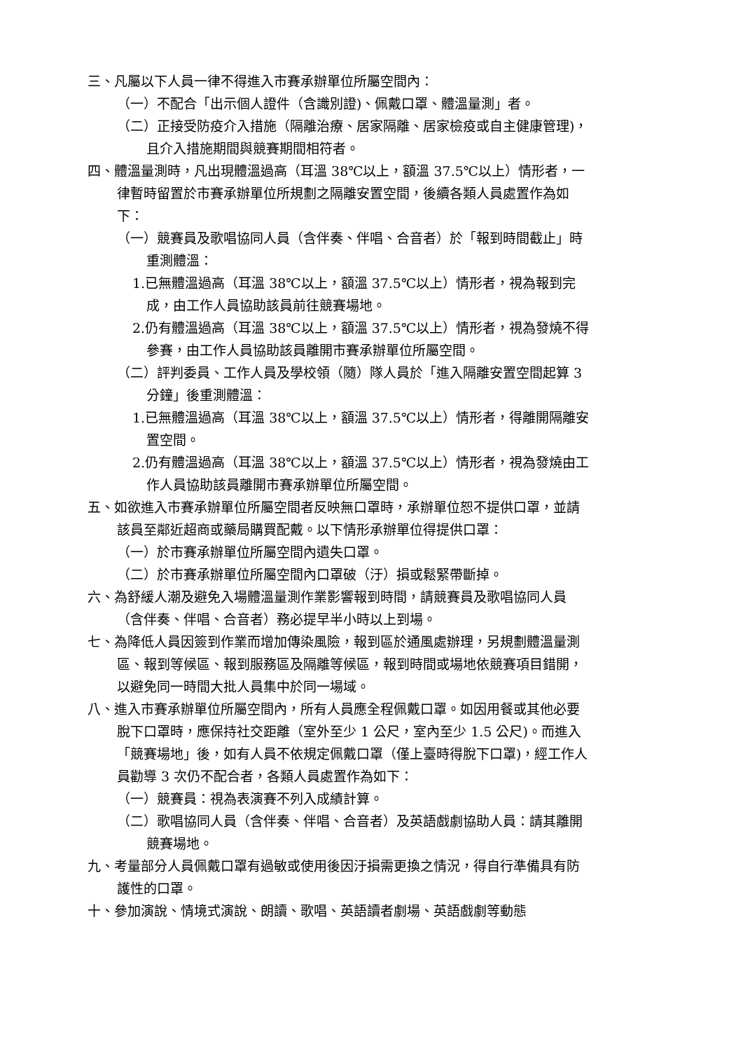三、凡屬以下人員一律不得進入市賽承辦單位所屬空間內：
（一）不配合「出示個人證件（含識別證)、佩戴口罩、體溫量測」者。
（二）正接受防疫介入措施（隔離治療、居家隔離、居家檢疫或自主健康管理)，且介入措施期間與競賽期間相符者。
四、體溫量測時，凡出現體溫過高（耳溫 38℃以上，額溫 37.5℃以上）情形者，一律暫時留置於市賽承辦單位所規劃之隔離安置空間，後續各類人員處置作為如下：
（一）競賽員及歌唱協同人員（含伴奏、伴唱、合音者）於「報到時間截止」時重測體溫：
1.已無體溫過高（耳溫 38℃以上，額溫 37.5℃以上）情形者，視為報到完成，由工作人員協助該員前往競賽場地。
2.仍有體溫過高（耳溫 38℃以上，額溫 37.5℃以上）情形者，視為發燒不得參賽，由工作人員協助該員離開市賽承辦單位所屬空間。
（二）評判委員、工作人員及學校領（隨）隊人員於「進入隔離安置空間起算 3 分鐘」後重測體溫：
1.已無體溫過高（耳溫 38℃以上，額溫 37.5℃以上）情形者，得離開隔離安置空間。
2.仍有體溫過高（耳溫 38℃以上，額溫 37.5℃以上）情形者，視為發燒由工作人員協助該員離開市賽承辦單位所屬空間。
五、如欲進入市賽承辦單位所屬空間者反映無口罩時，承辦單位恕不提供口罩，並請該員至鄰近超商或藥局購買配戴。以下情形承辦單位得提供口罩：
（一）於市賽承辦單位所屬空間內遺失口罩。
（二）於市賽承辦單位所屬空間內口罩破（汙）損或鬆緊帶斷掉。
六、為舒緩人潮及避免入場體溫量測作業影響報到時間，請競賽員及歌唱協同人員（含伴奏、伴唱、合音者）務必提早半小時以上到場。
七、為降低人員因簽到作業而增加傳染風險，報到區於通風處辦理，另規劃體溫量測區、報到等候區、報到服務區及隔離等候區，報到時間或場地依競賽項目錯開，以避免同一時間大批人員集中於同一場域。
八、進入市賽承辦單位所屬空間內，所有人員應全程佩戴口罩。如因用餐或其他必要脫下口罩時，應保持社交距離（室外至少 1 公尺，室內至少 1.5 公尺)。而進入「競賽場地」後，如有人員不依規定佩戴口罩（僅上臺時得脫下口罩)，經工作人員勸導 3 次仍不配合者，各類人員處置作為如下：
（一）競賽員：視為表演賽不列入成績計算。
（二）歌唱協同人員（含伴奏、伴唱、合音者）及英語戲劇協助人員：請其離開競賽場地。
九、考量部分人員佩戴口罩有過敏或使用後因汙損需更換之情況，得自行準備具有防護性的口罩。
十、參加演說、情境式演說、朗讀、歌唱、英語讀者劇場、英語戲劇等動態